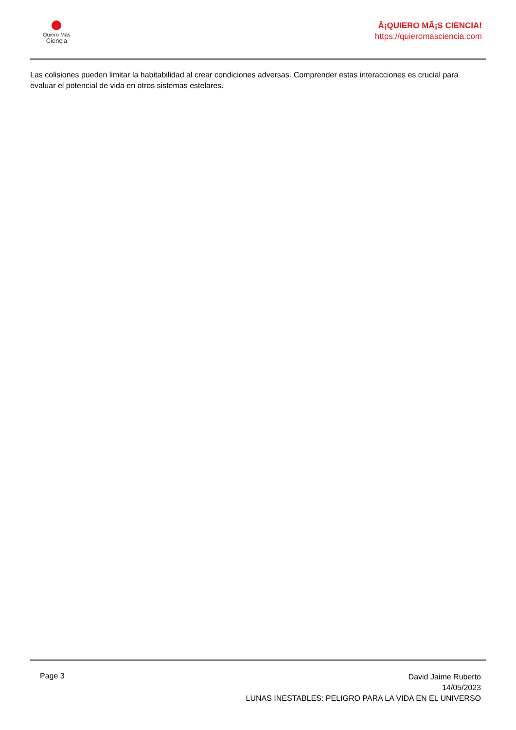Quiero Más
Ciencia
Â¡QUIERO MÃ¡S CIENCIA!
https://quieromasciencia.com
Las colisiones pueden limitar la habitabilidad al crear condiciones adversas. Comprender estas interacciones es crucial para evaluar el potencial de vida en otros sistemas estelares.
Page 3 David Jaime Ruberto
14/05/2023
LUNAS INESTABLES: PELIGRO PARA LA VIDA EN EL UNIVERSO